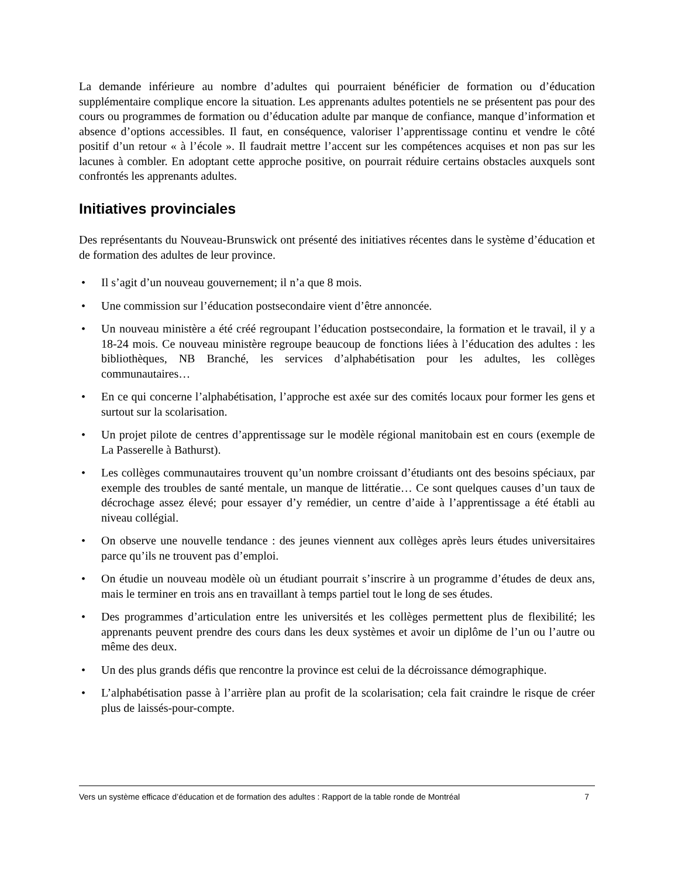La demande inférieure au nombre d’adultes qui pourraient bénéficier de formation ou d’éducation supplémentaire complique encore la situation. Les apprenants adultes potentiels ne se présentent pas pour des cours ou programmes de formation ou d’éducation adulte par manque de confiance, manque d’information et absence d’options accessibles. Il faut, en conséquence, valoriser l’apprentissage continu et vendre le côté positif d’un retour « à l’école ». Il faudrait mettre l’accent sur les compétences acquises et non pas sur les lacunes à combler. En adoptant cette approche positive, on pourrait réduire certains obstacles auxquels sont confrontés les apprenants adultes.
Initiatives provinciales
Des représentants du Nouveau-Brunswick ont présenté des initiatives récentes dans le système d’éducation et de formation des adultes de leur province.
• Il s’agit d’un nouveau gouvernement; il n’a que 8 mois.
• Une commission sur l’éducation postsecondaire vient d’être annoncée.
• Un nouveau ministère a été créé regroupant l’éducation postsecondaire, la formation et le travail, il y a 18-24 mois. Ce nouveau ministère regroupe beaucoup de fonctions liées à l’éducation des adultes : les bibliothèques, NB Branché, les services d’alphabétisation pour les adultes, les collèges communautaires…
• En ce qui concerne l’alphabétisation, l’approche est axée sur des comités locaux pour former les gens et surtout sur la scolarisation.
• Un projet pilote de centres d’apprentissage sur le modèle régional manitobain est en cours (exemple de La Passerelle à Bathurst).
• Les collèges communautaires trouvent qu’un nombre croissant d’étudiants ont des besoins spéciaux, par exemple des troubles de santé mentale, un manque de littératie… Ce sont quelques causes d’un taux de décrochage assez élevé; pour essayer d’y remédier, un centre d’aide à l’apprentissage a été établi au niveau collégial.
• On observe une nouvelle tendance : des jeunes viennent aux collèges après leurs études universitaires parce qu’ils ne trouvent pas d’emploi.
• On étudie un nouveau modèle où un étudiant pourrait s’inscrire à un programme d’études de deux ans, mais le terminer en trois ans en travaillant à temps partiel tout le long de ses études.
• Des programmes d’articulation entre les universités et les collèges permettent plus de flexibilité; les apprenants peuvent prendre des cours dans les deux systèmes et avoir un diplôme de l’un ou l’autre ou même des deux.
• Un des plus grands défis que rencontre la province est celui de la décroissance démographique.
• L’alphabétisation passe à l’arrière plan au profit de la scolarisation; cela fait craindre le risque de créer plus de laissés-pour-compte.
Vers un système efficace d’éducation et de formation des adultes : Rapport de la table ronde de Montréal 7